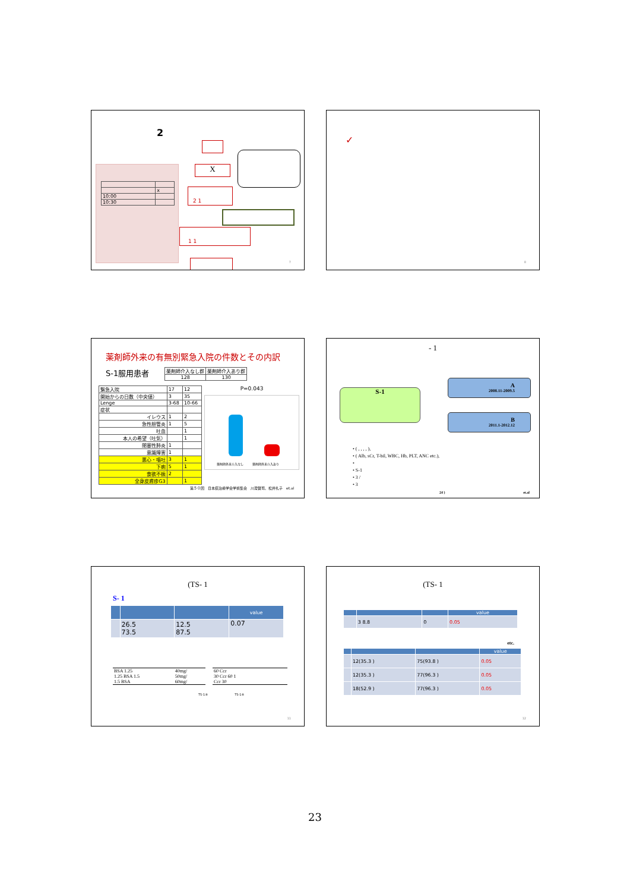2
| | x |
| 10:00 | |
| 10:30 | |
X
2 1
1 1
7
✓
8
薬剤師外来の有無別緊急入院の件数とその内訳
S-1服用患者
| 薬剤師介入なし群 | 薬剤師介入あり群 |
| 128 | 130 |
| 緊急入院 | 17 | 12 |
| 開始からの日数（中央値） | 3 | 35 |
| Lenge | 3-68 | 10-66 |
| 症状 | | |
| イレウス | 1 | 2 |
| 急性胆管炎 | 1 | 5 |
| 吐血 | | 1 |
| 本人の希望（吐気） | | 1 |
| 閉塞性肺炎 | 1 | |
| 意識障害 | 1 | |
| 悪心・嘔吐 | 3 | 1 |
| 下痢 | 5 | 1 |
| 食欲不振 | 2 | |
| 全身皮膚疹G3 | | 1 |
P=0.043
薬剤師外来介入なし　　　薬剤師外来介入あり
第５０回　日本癌治療学会学術集会　川澄賢司、松井礼子　et.al
- 1
S-1
A
2008.11-2009.5
B
2011.1-2012.12
• ( , , , , ),
• ( Alb, sCr, T-bil, WBC, Hb, PLT, ANC etc.),
•
• S-1
• 3 /
• 3
24 ) et.al
(TS- 1
S- 1
| | | | value |
| --- | --- | --- | --- |
| | 26.5 73.5 | 12.5 87.5 | 0.07 |
| BSA 1.25 | 40mg/ |
| 1.25 BSA 1.5 | 50mg/ |
| 1.5 BSA | 60mg/ |
| 60 Ccr |
| 30 Ccr 60 1 |
| Ccr 30 |
TS-1®　　　　　　　　　TS-1®
11
(TS- 1
| | | | value |
| --- | --- | --- | --- |
| | 3 8.8 | 0 | 0.05 |
etc.
| | | | value |
| --- | --- | --- | --- |
| | 12(35.3 ) | 75(93.8 ) | 0.05 |
| | 12(35.3 ) | 77(96.3 ) | 0.05 |
| | 18(52.9 ) | 77(96.3 ) | 0.05 |
12
23